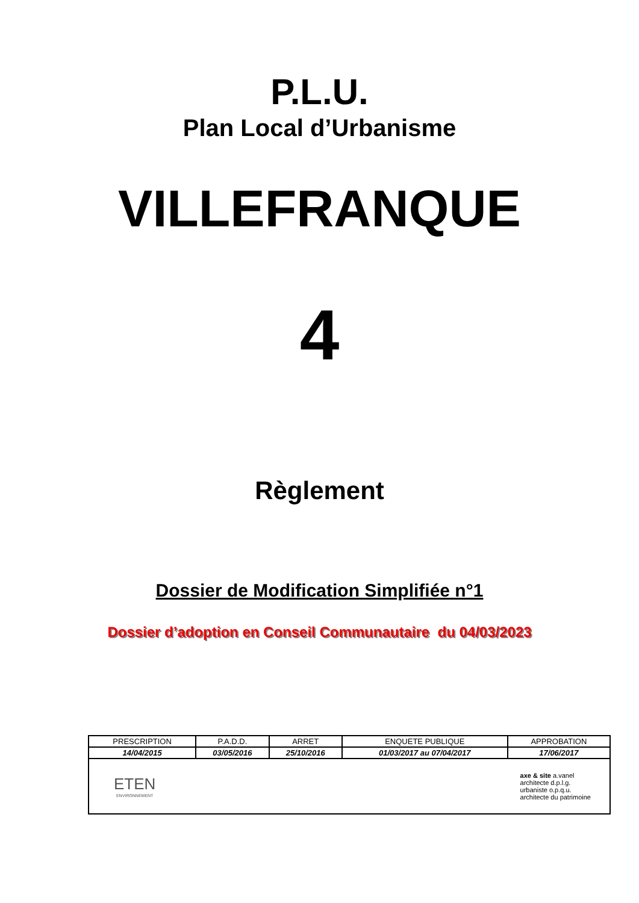P.L.U.
Plan Local d’Urbanisme
VILLEFRANQUE
4
Règlement
Dossier de Modification Simplifiée n°1
Dossier d’adoption en Conseil Communautaire du 04/03/2023
| PRESCRIPTION | P.A.D.D. | ARRET | ENQUETE PUBLIQUE | APPROBATION |
| --- | --- | --- | --- | --- |
| 14/04/2015 | 03/05/2016 | 25/10/2016 | 01/03/2017 au 07/04/2017 | 17/06/2017 |
| ETEN ENVIRONNEMENT axe & site a.vanel architecte d.p.l.g. urbaniste o.p.q.u. architecte du patrimoine | | | | |